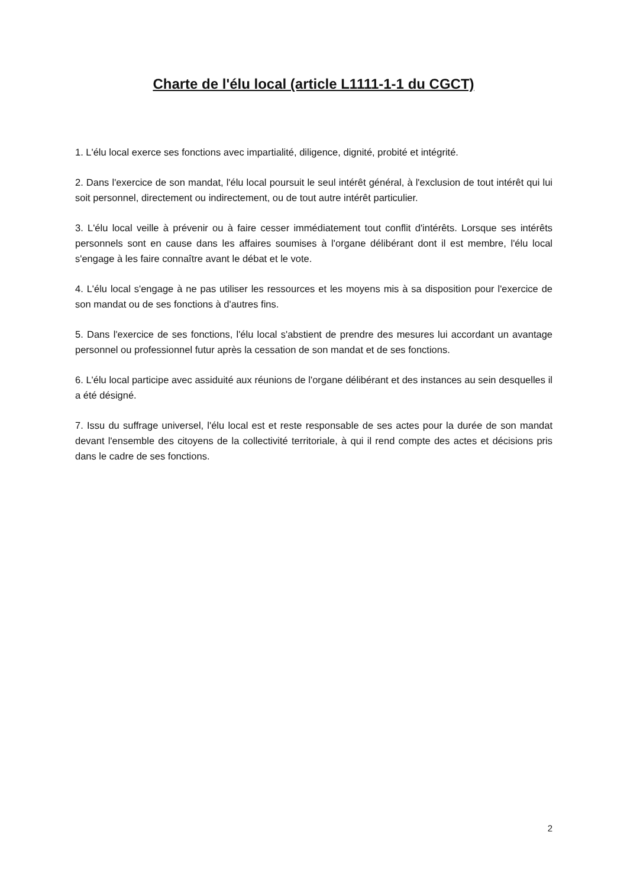Charte de l'élu local (article L1111-1-1 du CGCT)
1. L'élu local exerce ses fonctions avec impartialité, diligence, dignité, probité et intégrité.
2. Dans l'exercice de son mandat, l'élu local poursuit le seul intérêt général, à l'exclusion de tout intérêt qui lui soit personnel, directement ou indirectement, ou de tout autre intérêt particulier.
3. L'élu local veille à prévenir ou à faire cesser immédiatement tout conflit d'intérêts. Lorsque ses intérêts personnels sont en cause dans les affaires soumises à l'organe délibérant dont il est membre, l'élu local s'engage à les faire connaître avant le débat et le vote.
4. L'élu local s'engage à ne pas utiliser les ressources et les moyens mis à sa disposition pour l'exercice de son mandat ou de ses fonctions à d'autres fins.
5. Dans l'exercice de ses fonctions, l'élu local s'abstient de prendre des mesures lui accordant un avantage personnel ou professionnel futur après la cessation de son mandat et de ses fonctions.
6. L'élu local participe avec assiduité aux réunions de l'organe délibérant et des instances au sein desquelles il a été désigné.
7. Issu du suffrage universel, l'élu local est et reste responsable de ses actes pour la durée de son mandat devant l'ensemble des citoyens de la collectivité territoriale, à qui il rend compte des actes et décisions pris dans le cadre de ses fonctions.
2